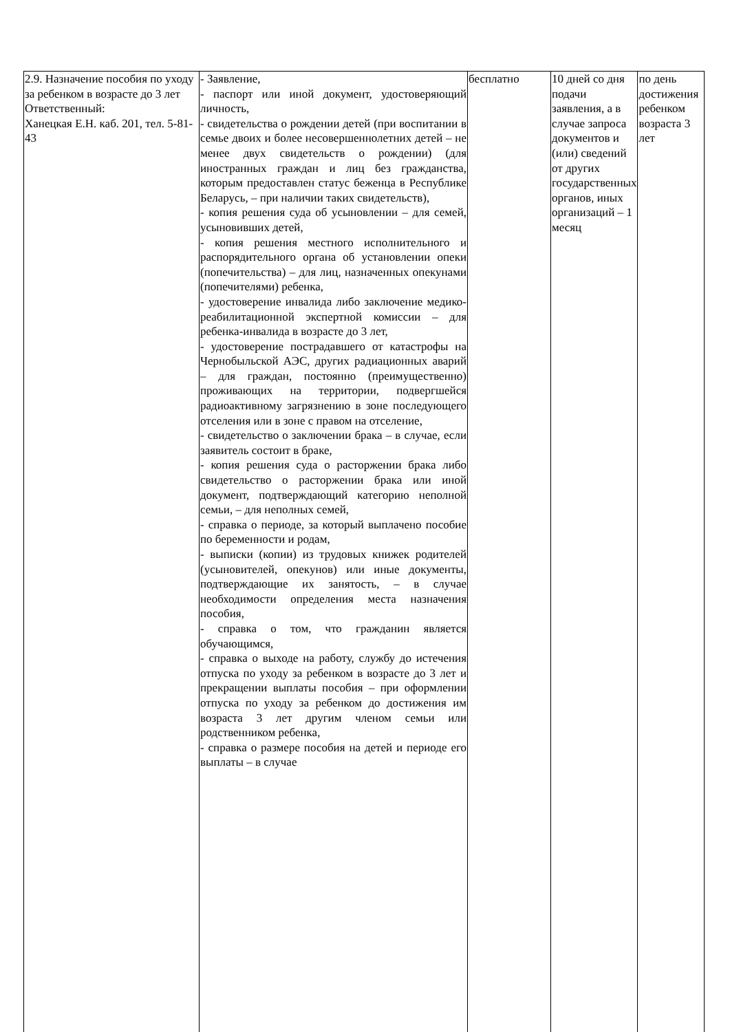| 2.9. Назначение пособия по уходу за ребенком в возрасте до 3 лет Ответственный: Ханецкая Е.Н. каб. 201, тел. 5-81-43 | - Заявление, - паспорт или иной документ, удостоверяющий личность, - свидетельства о рождении детей (при воспитании в семье двоих и более несовершеннолетних детей – не менее двух свидетельств о рождении) (для иностранных граждан и лиц без гражданства, которым предоставлен статус беженца в Республике Беларусь, – при наличии таких свидетельств), - копия решения суда об усыновлении – для семей, усыновивших детей, - копия решения местного исполнительного и распорядительного органа об установлении опеки (попечительства) – для лиц, назначенных опекунами (попечителями) ребенка, - удостоверение инвалида либо заключение медико-реабилитационной экспертной комиссии – для ребенка-инвалида в возрасте до 3 лет, - удостоверение пострадавшего от катастрофы на Чернобыльской АЭС, других радиационных аварий – для граждан, постоянно (преимущественно) проживающих на территории, подвергшейся радиоактивному загрязнению в зоне последующего отселения или в зоне с правом на отселение, - свидетельство о заключении брака – в случае, если заявитель состоит в браке, - копия решения суда о расторжении брака либо свидетельство о расторжении брака или иной документ, подтверждающий категорию неполной семьи, – для неполных семей, - справка о периоде, за который выплачено пособие по беременности и родам, - выписки (копии) из трудовых книжек родителей (усыновителей, опекунов) или иные документы, подтверждающие их занятость, – в случае необходимости определения места назначения пособия, - справка о том, что гражданин является обучающимся, - справка о выходе на работу, службу до истечения отпуска по уходу за ребенком в возрасте до 3 лет и прекращении выплаты пособия – при оформлении отпуска по уходу за ребенком до достижения им возраста 3 лет другим членом семьи или родственником ребенка, - справка о размере пособия на детей и периоде его выплаты – в случае | бесплатно | 10 дней со дня подачи заявления, а в случае запроса документов и (или) сведений от других государственных органов, иных организаций – 1 месяц | по день достижения ребенком возраста 3 лет |